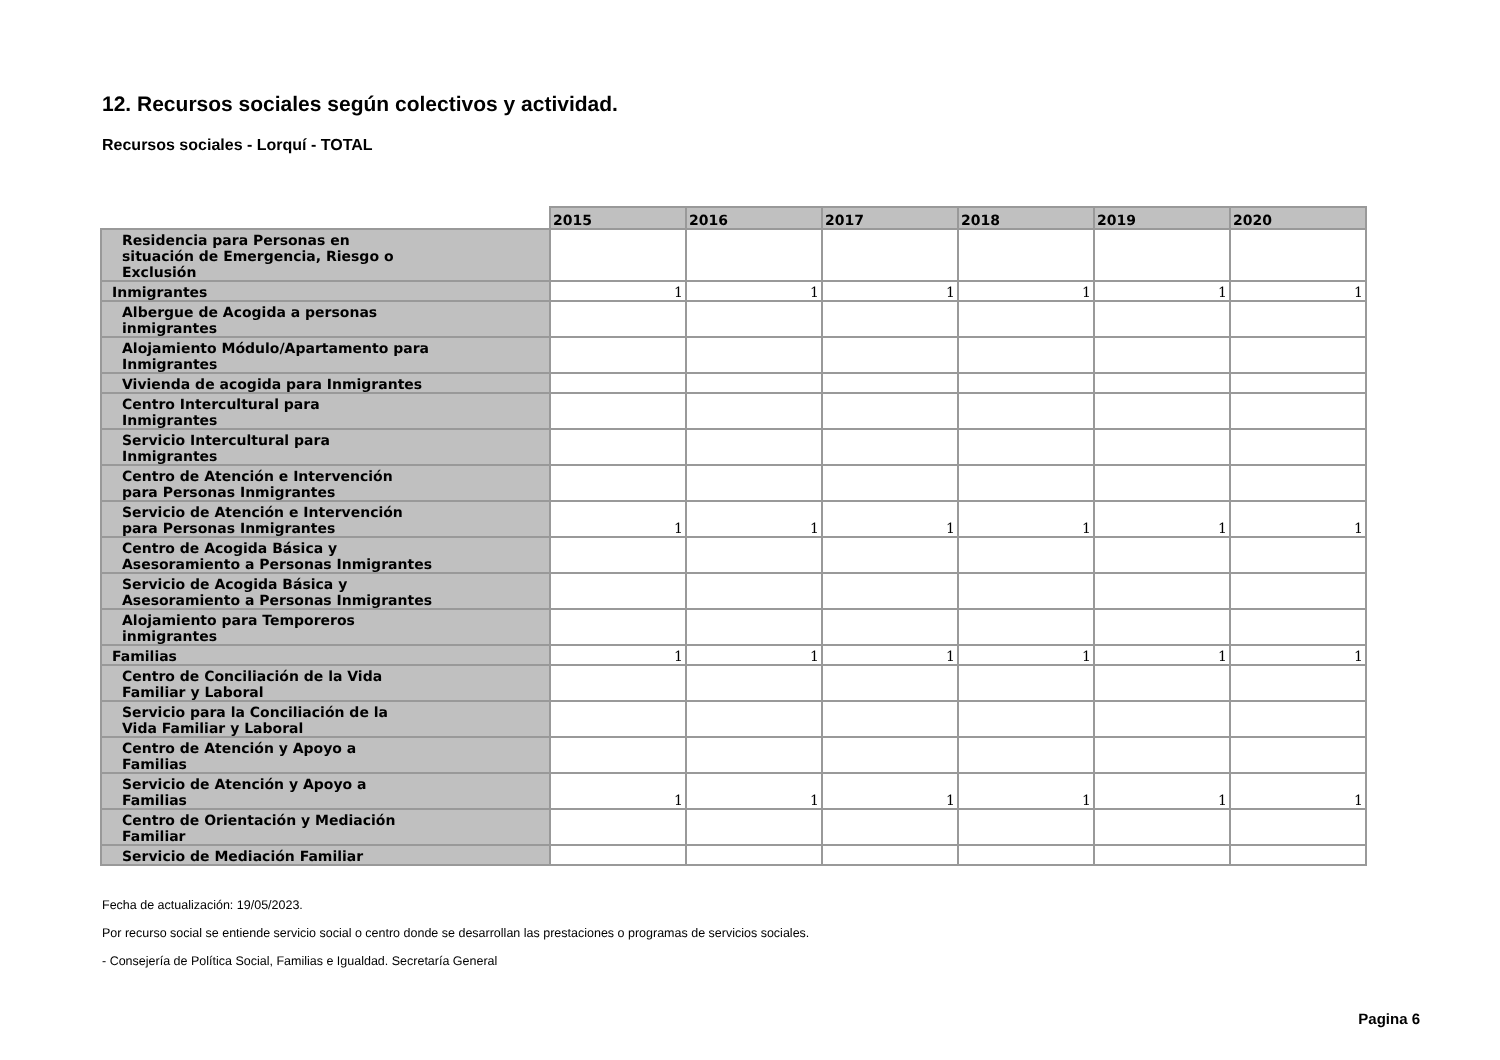12. Recursos sociales según colectivos y actividad.
Recursos sociales - Lorquí - TOTAL
| | 2015 | 2016 | 2017 | 2018 | 2019 | 2020 |
| Residencia para Personas en situación de Emergencia, Riesgo o Exclusión | | | | | | |
| Inmigrantes | 1 | 1 | 1 | 1 | 1 | 1 |
| Albergue de Acogida a personas inmigrantes | | | | | | |
| Alojamiento Módulo/Apartamento para Inmigrantes | | | | | | |
| Vivienda de acogida para Inmigrantes | | | | | | |
| Centro Intercultural para Inmigrantes | | | | | | |
| Servicio Intercultural para Inmigrantes | | | | | | |
| Centro de Atención e Intervención para Personas Inmigrantes | | | | | | |
| Servicio de Atención e Intervención para Personas Inmigrantes | 1 | 1 | 1 | 1 | 1 | 1 |
| Centro de Acogida Básica y Asesoramiento a Personas Inmigrantes | | | | | | |
| Servicio de Acogida Básica y Asesoramiento a Personas Inmigrantes | | | | | | |
| Alojamiento para Temporeros inmigrantes | | | | | | |
| Familias | 1 | 1 | 1 | 1 | 1 | 1 |
| Centro de Conciliación de la Vida Familiar y Laboral | | | | | | |
| Servicio para la Conciliación de la Vida Familiar y Laboral | | | | | | |
| Centro de Atención y Apoyo a Familias | | | | | | |
| Servicio de Atención y Apoyo a Familias | 1 | 1 | 1 | 1 | 1 | 1 |
| Centro de Orientación y Mediación Familiar | | | | | | |
| Servicio de Mediación Familiar | | | | | | |
Fecha de actualización: 19/05/2023.
Por recurso social se entiende servicio social o centro donde se desarrollan las prestaciones o programas de servicios sociales.
- Consejería de Política Social, Familias e Igualdad. Secretaría General
Pagina 6